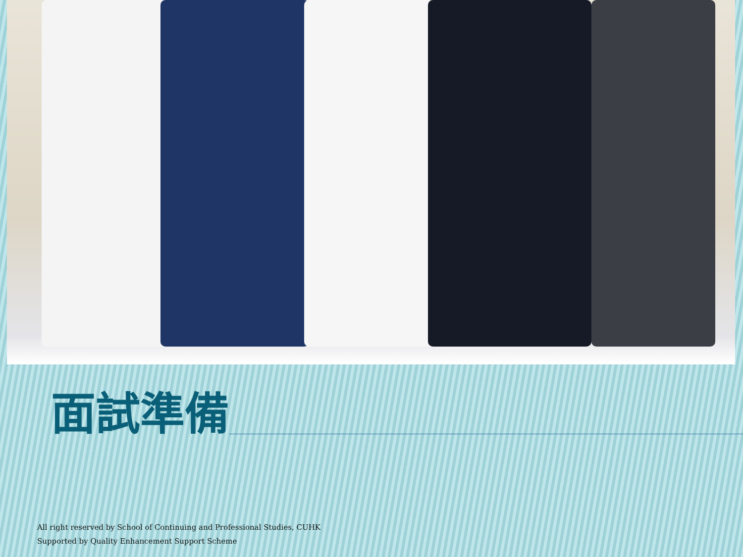面試準備
All right reserved by School of Continuing and Professional Studies, CUHK
Supported by Quality Enhancement Support Scheme